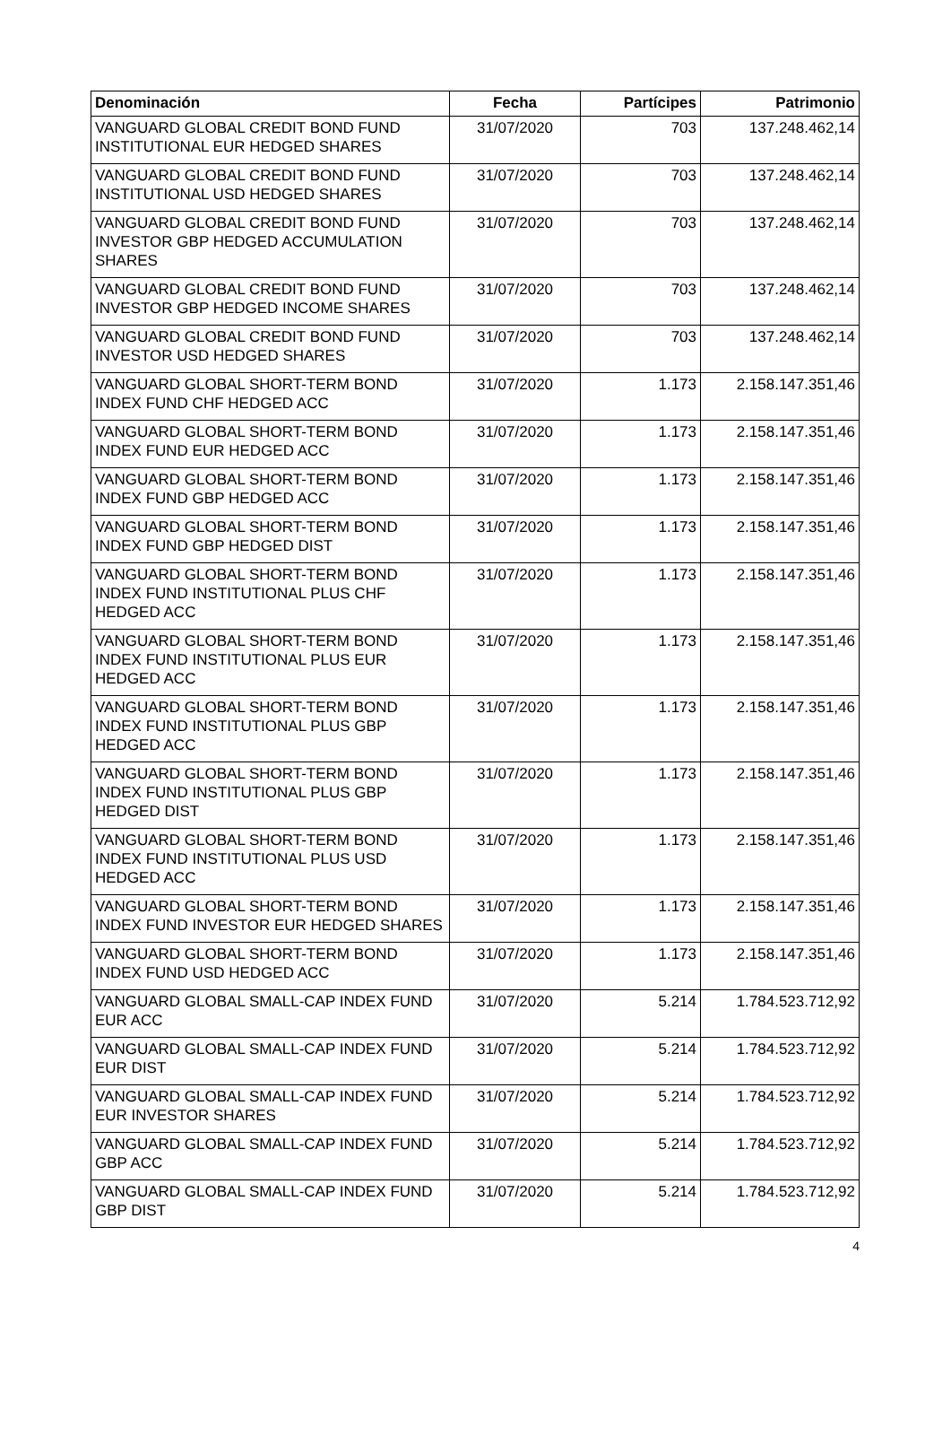| Denominación | Fecha | Partícipes | Patrimonio |
| --- | --- | --- | --- |
| VANGUARD GLOBAL CREDIT BOND FUND INSTITUTIONAL EUR HEDGED SHARES | 31/07/2020 | 703 | 137.248.462,14 |
| VANGUARD GLOBAL CREDIT BOND FUND INSTITUTIONAL USD HEDGED SHARES | 31/07/2020 | 703 | 137.248.462,14 |
| VANGUARD GLOBAL CREDIT BOND FUND INVESTOR GBP HEDGED ACCUMULATION SHARES | 31/07/2020 | 703 | 137.248.462,14 |
| VANGUARD GLOBAL CREDIT BOND FUND INVESTOR GBP HEDGED INCOME SHARES | 31/07/2020 | 703 | 137.248.462,14 |
| VANGUARD GLOBAL CREDIT BOND FUND INVESTOR USD HEDGED SHARES | 31/07/2020 | 703 | 137.248.462,14 |
| VANGUARD GLOBAL SHORT-TERM BOND INDEX FUND CHF HEDGED ACC | 31/07/2020 | 1.173 | 2.158.147.351,46 |
| VANGUARD GLOBAL SHORT-TERM BOND INDEX FUND EUR HEDGED ACC | 31/07/2020 | 1.173 | 2.158.147.351,46 |
| VANGUARD GLOBAL SHORT-TERM BOND INDEX FUND GBP HEDGED ACC | 31/07/2020 | 1.173 | 2.158.147.351,46 |
| VANGUARD GLOBAL SHORT-TERM BOND INDEX FUND GBP HEDGED DIST | 31/07/2020 | 1.173 | 2.158.147.351,46 |
| VANGUARD GLOBAL SHORT-TERM BOND INDEX FUND INSTITUTIONAL PLUS CHF HEDGED ACC | 31/07/2020 | 1.173 | 2.158.147.351,46 |
| VANGUARD GLOBAL SHORT-TERM BOND INDEX FUND INSTITUTIONAL PLUS EUR HEDGED ACC | 31/07/2020 | 1.173 | 2.158.147.351,46 |
| VANGUARD GLOBAL SHORT-TERM BOND INDEX FUND INSTITUTIONAL PLUS GBP HEDGED ACC | 31/07/2020 | 1.173 | 2.158.147.351,46 |
| VANGUARD GLOBAL SHORT-TERM BOND INDEX FUND INSTITUTIONAL PLUS GBP HEDGED DIST | 31/07/2020 | 1.173 | 2.158.147.351,46 |
| VANGUARD GLOBAL SHORT-TERM BOND INDEX FUND INSTITUTIONAL PLUS USD HEDGED ACC | 31/07/2020 | 1.173 | 2.158.147.351,46 |
| VANGUARD GLOBAL SHORT-TERM BOND INDEX FUND INVESTOR EUR HEDGED SHARES | 31/07/2020 | 1.173 | 2.158.147.351,46 |
| VANGUARD GLOBAL SHORT-TERM BOND INDEX FUND USD HEDGED ACC | 31/07/2020 | 1.173 | 2.158.147.351,46 |
| VANGUARD GLOBAL SMALL-CAP INDEX FUND EUR ACC | 31/07/2020 | 5.214 | 1.784.523.712,92 |
| VANGUARD GLOBAL SMALL-CAP INDEX FUND EUR DIST | 31/07/2020 | 5.214 | 1.784.523.712,92 |
| VANGUARD GLOBAL SMALL-CAP INDEX FUND EUR INVESTOR SHARES | 31/07/2020 | 5.214 | 1.784.523.712,92 |
| VANGUARD GLOBAL SMALL-CAP INDEX FUND GBP ACC | 31/07/2020 | 5.214 | 1.784.523.712,92 |
| VANGUARD GLOBAL SMALL-CAP INDEX FUND GBP DIST | 31/07/2020 | 5.214 | 1.784.523.712,92 |
4